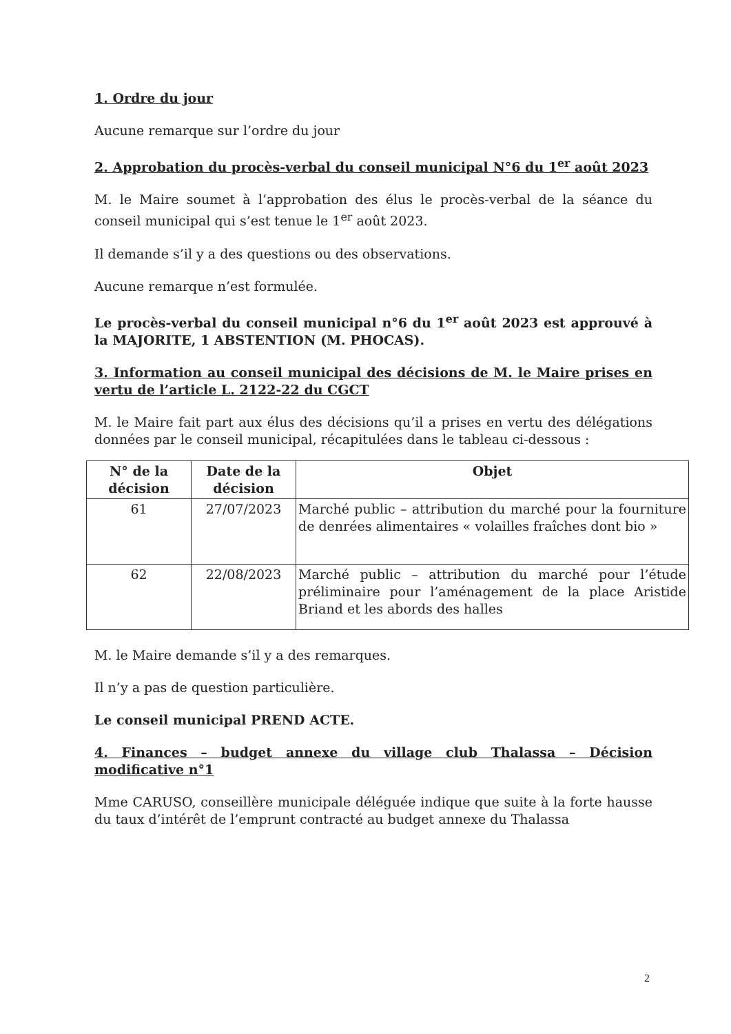1. Ordre du jour
Aucune remarque sur l’ordre du jour
2. Approbation du procès-verbal du conseil municipal N°6 du 1<sup>er</sup> août 2023
M. le Maire soumet à l’approbation des élus le procès-verbal de la séance du conseil municipal qui s’est tenue le 1<sup>er</sup> août 2023.
Il demande s’il y a des questions ou des observations.
Aucune remarque n’est formulée.
Le procès-verbal du conseil municipal n°6 du 1<sup>er</sup> août 2023 est approuvé à la MAJORITE, 1 ABSTENTION (M. PHOCAS).
3. Information au conseil municipal des décisions de M. le Maire prises en vertu de l’article L. 2122-22 du CGCT
M. le Maire fait part aux élus des décisions qu’il a prises en vertu des délégations données par le conseil municipal, récapitulées dans le tableau ci-dessous :
| N° de la décision | Date de la décision | Objet |
| --- | --- | --- |
| 61 | 27/07/2023 | Marché public – attribution du marché pour la fourniture de denrées alimentaires « volailles fraîches dont bio » |
| 62 | 22/08/2023 | Marché public – attribution du marché pour l’étude préliminaire pour l’aménagement de la place Aristide Briand et les abords des halles |
M. le Maire demande s’il y a des remarques.
Il n’y a pas de question particulière.
Le conseil municipal PREND ACTE.
4. Finances – budget annexe du village club Thalassa – Décision modificative n°1
Mme CARUSO, conseillère municipale déléguée indique que suite à la forte hausse du taux d’intérêt de l’emprunt contracté au budget annexe du Thalassa
2